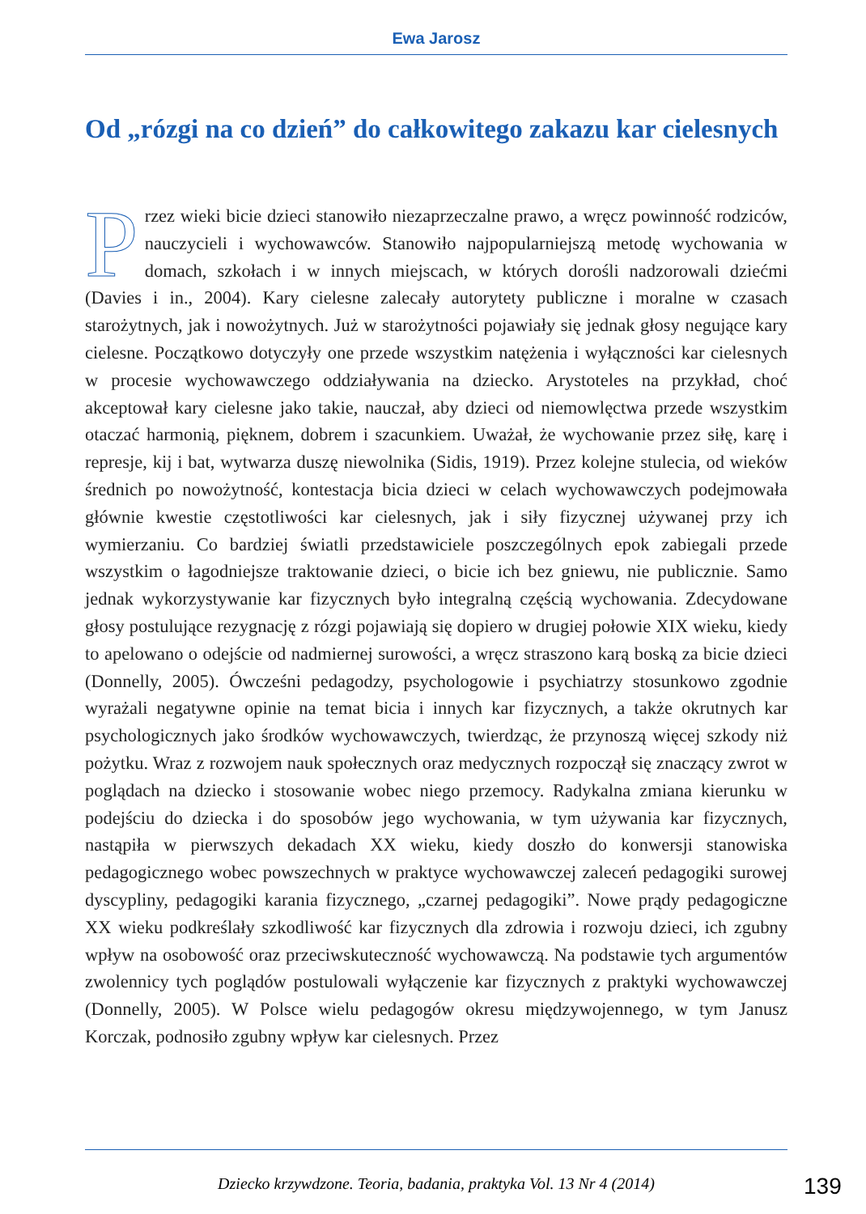Ewa Jarosz
Od „rózgi na co dzień” do całkowitego zakazu kar cielesnych
Przez wieki bicie dzieci stanowiło niezaprzeczalne prawo, a wręcz powinność rodziców, nauczycieli i wychowawców. Stanowiło najpopularniejszą metodę wychowania w domach, szkołach i w innych miejscach, w których dorośli nadzorowali dziećmi (Davies i in., 2004). Kary cielesne zalecały autorytety publiczne i moralne w czasach starożytnych, jak i nowożytnych. Już w starożytności pojawiały się jednak głosy negujące kary cielesne. Początkowo dotyczyły one przede wszystkim natężenia i wyłączności kar cielesnych w procesie wychowawczego oddziaływania na dziecko. Arystoteles na przykład, choć akceptował kary cielesne jako takie, nauczał, aby dzieci od niemowlęctwa przede wszystkim otaczać harmonią, pięknem, dobrem i szacunkiem. Uważał, że wychowanie przez siłę, karę i represje, kij i bat, wytwarza duszę niewolnika (Sidis, 1919). Przez kolejne stulecia, od wieków średnich po nowożytność, kontestacja bicia dzieci w celach wychowawczych podejmowała głównie kwestie częstotliwości kar cielesnych, jak i siły fizycznej używanej przy ich wymierzaniu. Co bardziej światli przedstawiciele poszczególnych epok zabiegali przede wszystkim o łagodniejsze traktowanie dzieci, o bicie ich bez gniewu, nie publicznie. Samo jednak wykorzystywanie kar fizycznych było integralną częścią wychowania. Zdecydowane głosy postulujące rezygnację z rózgi pojawiają się dopiero w drugiej połowie XIX wieku, kiedy to apelowano o odejście od nadmiernej surowości, a wręcz straszono karą boską za bicie dzieci (Donnelly, 2005). Ówcześni pedagodzy, psychologowie i psychiatrzy stosunkowo zgodnie wyrażali negatywne opinie na temat bicia i innych kar fizycznych, a także okrutnych kar psychologicznych jako środków wychowawczych, twierdząc, że przynoszą więcej szkody niż pożytku. Wraz z rozwojem nauk społecznych oraz medycznych rozpoczął się znaczący zwrot w poglądach na dziecko i stosowanie wobec niego przemocy. Radykalna zmiana kierunku w podejściu do dziecka i do sposobów jego wychowania, w tym używania kar fizycznych, nastąpiła w pierwszych dekadach XX wieku, kiedy doszło do konwersji stanowiska pedagogicznego wobec powszechnych w praktyce wychowawczej zaleceń pedagogiki surowej dyscypliny, pedagogiki karania fizycznego, „czarnej pedagogiki”. Nowe prądy pedagogiczne XX wieku podkreślały szkodliwość kar fizycznych dla zdrowia i rozwoju dzieci, ich zgubny wpływ na osobowość oraz przeciwskuteczność wychowawczą. Na podstawie tych argumentów zwolennicy tych poglądów postulowali wyłączenie kar fizycznych z praktyki wychowawczej (Donnelly, 2005). W Polsce wielu pedagogów okresu międzywojennego, w tym Janusz Korczak, podnosiło zgubny wpływ kar cielesnych. Przez
Dziecko krzywdzone. Teoria, badania, praktyka Vol. 13 Nr 4 (2014)
139